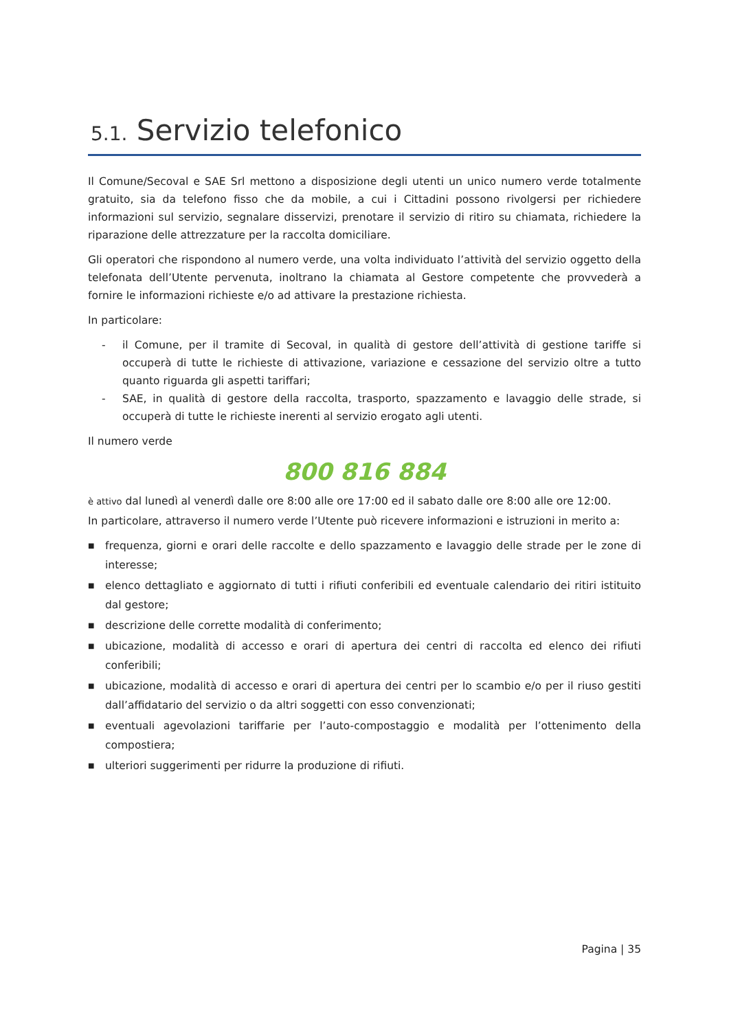5.1. Servizio telefonico
Il Comune/Secoval e SAE Srl mettono a disposizione degli utenti un unico numero verde totalmente gratuito, sia da telefono fisso che da mobile, a cui i Cittadini possono rivolgersi per richiedere informazioni sul servizio, segnalare disservizi, prenotare il servizio di ritiro su chiamata, richiedere la riparazione delle attrezzature per la raccolta domiciliare.
Gli operatori che rispondono al numero verde, una volta individuato l’attività del servizio oggetto della telefonata dell’Utente pervenuta, inoltrano la chiamata al Gestore competente che provvederà a fornire le informazioni richieste e/o ad attivare la prestazione richiesta.
In particolare:
- il Comune, per il tramite di Secoval, in qualità di gestore dell’attività di gestione tariffe si occuperà di tutte le richieste di attivazione, variazione e cessazione del servizio oltre a tutto quanto riguarda gli aspetti tariffari;
- SAE, in qualità di gestore della raccolta, trasporto, spazzamento e lavaggio delle strade, si occuperà di tutte le richieste inerenti al servizio erogato agli utenti.
Il numero verde
800 816 884
è attivo dal lunedì al venerdì dalle ore 8:00 alle ore 17:00 ed il sabato dalle ore 8:00 alle ore 12:00.
In particolare, attraverso il numero verde l’Utente può ricevere informazioni e istruzioni in merito a:
■ frequenza, giorni e orari delle raccolte e dello spazzamento e lavaggio delle strade per le zone di interesse;
■ elenco dettagliato e aggiornato di tutti i rifiuti conferibili ed eventuale calendario dei ritiri istituito dal gestore;
■ descrizione delle corrette modalità di conferimento;
■ ubicazione, modalità di accesso e orari di apertura dei centri di raccolta ed elenco dei rifiuti conferibili;
■ ubicazione, modalità di accesso e orari di apertura dei centri per lo scambio e/o per il riuso gestiti dall’affidatario del servizio o da altri soggetti con esso convenzionati;
■ eventuali agevolazioni tariffarie per l’auto-compostaggio e modalità per l’ottenimento della compostiera;
■ ulteriori suggerimenti per ridurre la produzione di rifiuti.
Pagina | 35